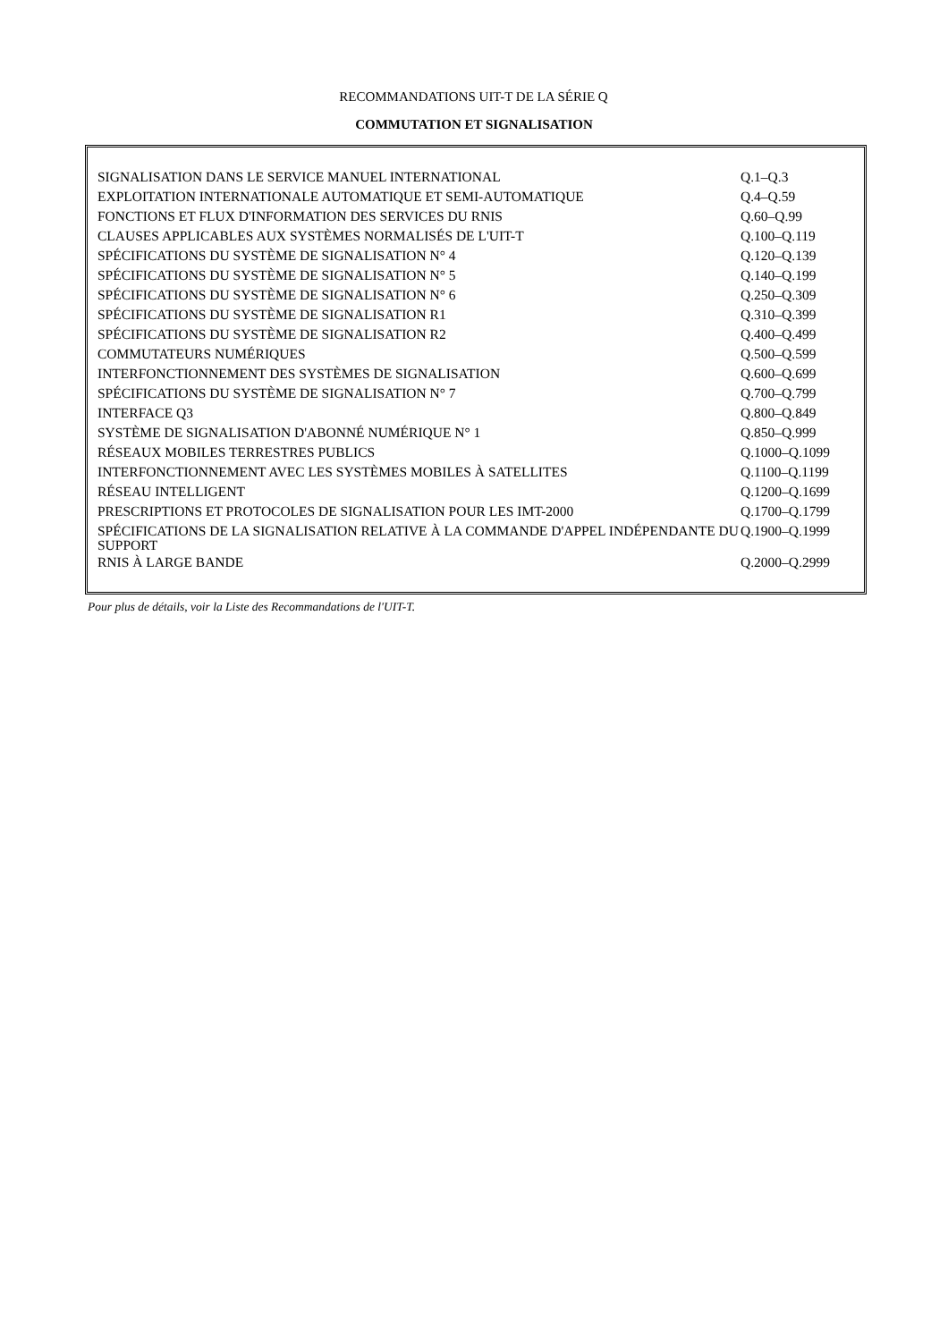RECOMMANDATIONS UIT-T DE LA SÉRIE Q
COMMUTATION ET SIGNALISATION
| SIGNALISATION DANS LE SERVICE MANUEL INTERNATIONAL | Q.1–Q.3 |
| EXPLOITATION INTERNATIONALE AUTOMATIQUE ET SEMI-AUTOMATIQUE | Q.4–Q.59 |
| FONCTIONS ET FLUX D'INFORMATION DES SERVICES DU RNIS | Q.60–Q.99 |
| CLAUSES APPLICABLES AUX SYSTÈMES NORMALISÉS DE L'UIT-T | Q.100–Q.119 |
| SPÉCIFICATIONS DU SYSTÈME DE SIGNALISATION N° 4 | Q.120–Q.139 |
| SPÉCIFICATIONS DU SYSTÈME DE SIGNALISATION N° 5 | Q.140–Q.199 |
| SPÉCIFICATIONS DU SYSTÈME DE SIGNALISATION N° 6 | Q.250–Q.309 |
| SPÉCIFICATIONS DU SYSTÈME DE SIGNALISATION R1 | Q.310–Q.399 |
| SPÉCIFICATIONS DU SYSTÈME DE SIGNALISATION R2 | Q.400–Q.499 |
| COMMUTATEURS NUMÉRIQUES | Q.500–Q.599 |
| INTERFONCTIONNEMENT DES SYSTÈMES DE SIGNALISATION | Q.600–Q.699 |
| SPÉCIFICATIONS DU SYSTÈME DE SIGNALISATION N° 7 | Q.700–Q.799 |
| INTERFACE Q3 | Q.800–Q.849 |
| SYSTÈME DE SIGNALISATION D'ABONNÉ NUMÉRIQUE N° 1 | Q.850–Q.999 |
| RÉSEAUX MOBILES TERRESTRES PUBLICS | Q.1000–Q.1099 |
| INTERFONCTIONNEMENT AVEC LES SYSTÈMES MOBILES À SATELLITES | Q.1100–Q.1199 |
| RÉSEAU INTELLIGENT | Q.1200–Q.1699 |
| PRESCRIPTIONS ET PROTOCOLES DE SIGNALISATION POUR LES IMT-2000 | Q.1700–Q.1799 |
| SPÉCIFICATIONS DE LA SIGNALISATION RELATIVE À LA COMMANDE D'APPEL INDÉPENDANTE DU SUPPORT | Q.1900–Q.1999 |
| RNIS À LARGE BANDE | Q.2000–Q.2999 |
Pour plus de détails, voir la Liste des Recommandations de l'UIT-T.